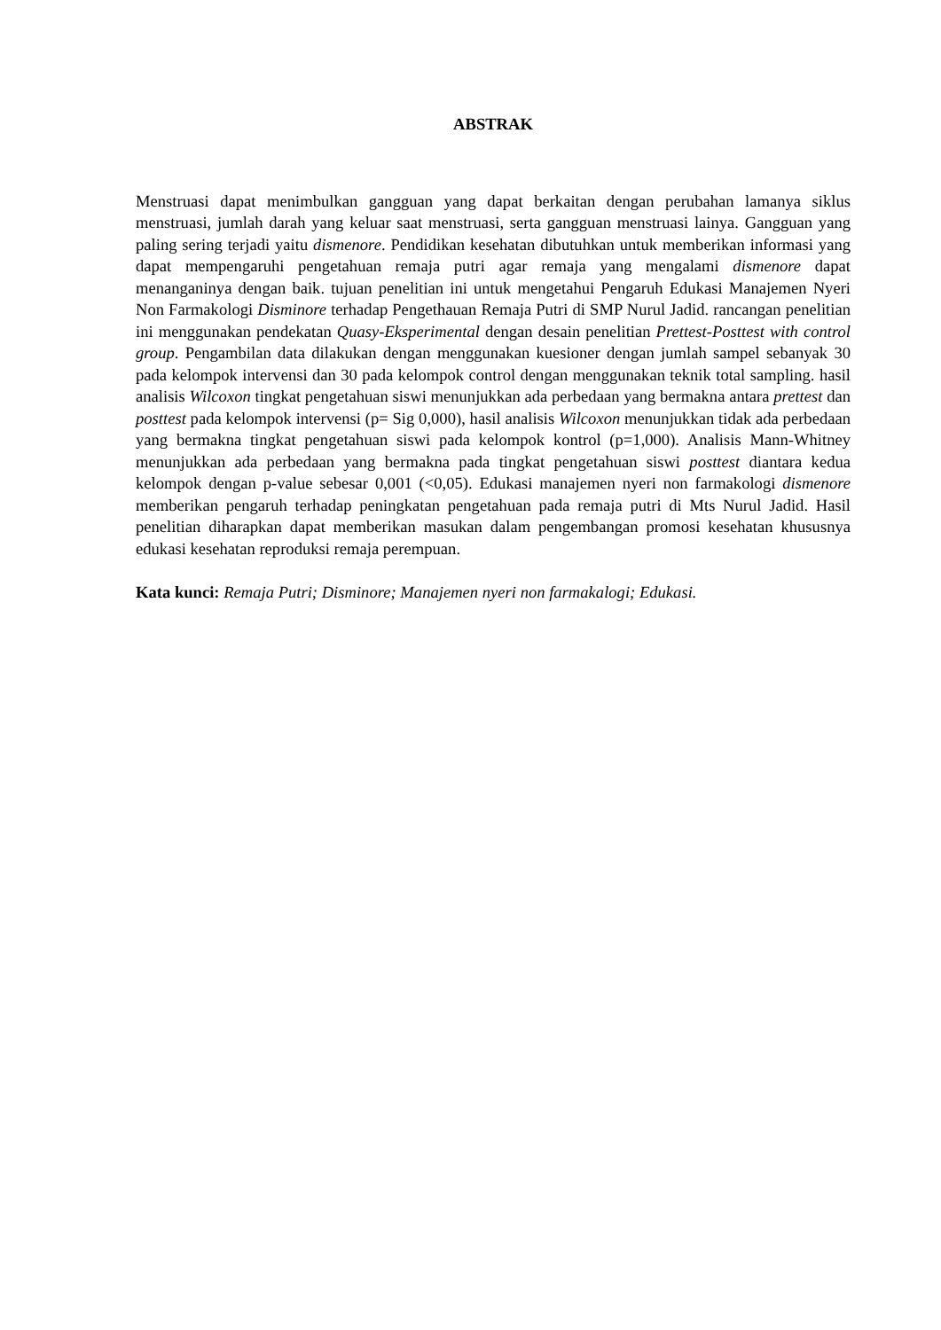ABSTRAK
Menstruasi dapat menimbulkan gangguan yang dapat berkaitan dengan perubahan lamanya siklus menstruasi, jumlah darah yang keluar saat menstruasi, serta gangguan menstruasi lainya. Gangguan yang paling sering terjadi yaitu dismenore. Pendidikan kesehatan dibutuhkan untuk memberikan informasi yang dapat mempengaruhi pengetahuan remaja putri agar remaja yang mengalami dismenore dapat menanganinya dengan baik. tujuan penelitian ini untuk mengetahui Pengaruh Edukasi Manajemen Nyeri Non Farmakologi Disminore terhadap Pengethauan Remaja Putri di SMP Nurul Jadid. rancangan penelitian ini menggunakan pendekatan Quasy-Eksperimental dengan desain penelitian Prettest-Posttest with control group. Pengambilan data dilakukan dengan menggunakan kuesioner dengan jumlah sampel sebanyak 30 pada kelompok intervensi dan 30 pada kelompok control dengan menggunakan teknik total sampling. hasil analisis Wilcoxon tingkat pengetahuan siswi menunjukkan ada perbedaan yang bermakna antara prettest dan posttest pada kelompok intervensi (p= Sig 0,000), hasil analisis Wilcoxon menunjukkan tidak ada perbedaan yang bermakna tingkat pengetahuan siswi pada kelompok kontrol (p=1,000). Analisis Mann-Whitney menunjukkan ada perbedaan yang bermakna pada tingkat pengetahuan siswi posttest diantara kedua kelompok dengan p-value sebesar 0,001 (<0,05). Edukasi manajemen nyeri non farmakologi dismenore memberikan pengaruh terhadap peningkatan pengetahuan pada remaja putri di Mts Nurul Jadid. Hasil penelitian diharapkan dapat memberikan masukan dalam pengembangan promosi kesehatan khususnya edukasi kesehatan reproduksi remaja perempuan.
Kata kunci: Remaja Putri; Disminore; Manajemen nyeri non farmakalogi; Edukasi.